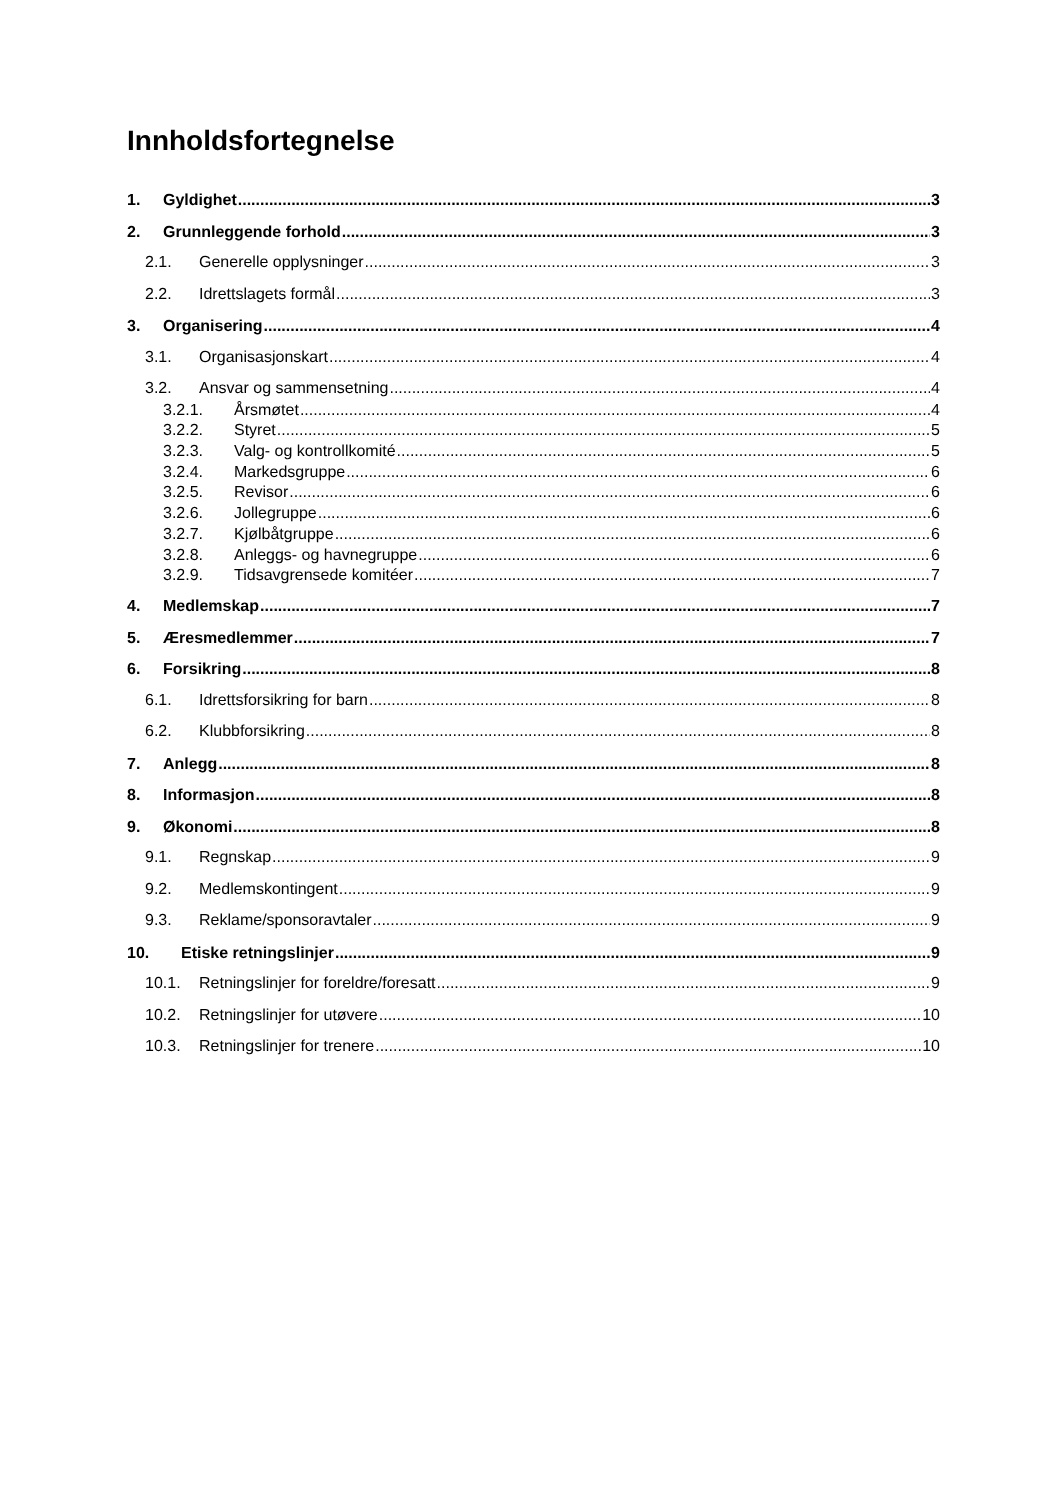Innholdsfortegnelse
1. Gyldighet 3
2. Grunnleggende forhold 3
2.1. Generelle opplysninger 3
2.2. Idrettslagets formål 3
3. Organisering 4
3.1. Organisasjonskart 4
3.2. Ansvar og sammensetning 4
3.2.1. Årsmøtet 4
3.2.2. Styret 5
3.2.3. Valg- og kontrollkomité 5
3.2.4. Markedsgruppe 6
3.2.5. Revisor 6
3.2.6. Jollegruppe 6
3.2.7. Kjølbåtgruppe 6
3.2.8. Anleggs- og havnegruppe 6
3.2.9. Tidsavgrensede komitéer 7
4. Medlemskap 7
5. Æresmedlemmer 7
6. Forsikring 8
6.1. Idrettsforsikring for barn 8
6.2. Klubbforsikring 8
7. Anlegg 8
8. Informasjon 8
9. Økonomi 8
9.1. Regnskap 9
9.2. Medlemskontingent 9
9.3. Reklame/sponsoravtaler 9
10. Etiske retningslinjer 9
10.1. Retningslinjer for foreldre/foresatt 9
10.2. Retningslinjer for utøvere 10
10.3. Retningslinjer for trenere 10